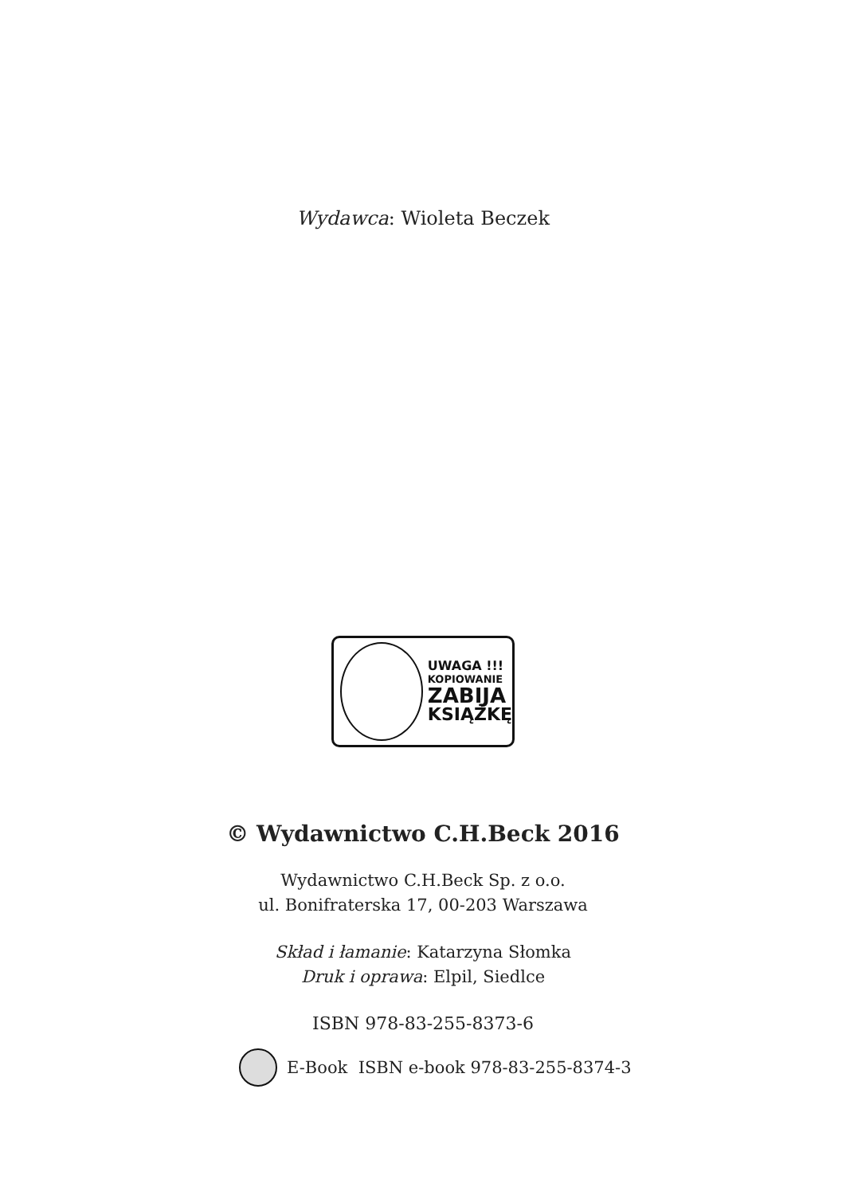Wydawca: Wioleta Beczek
UWAGA !!!
KOPIOWANIE
ZABIJA
KSIĄŻKĘ
© Wydawnictwo C.H.Beck 2016
Wydawnictwo C.H.Beck Sp. z o.o.
ul. Bonifraterska 17, 00-203 Warszawa
Skład i łamanie: Katarzyna Słomka
Druk i oprawa: Elpil, Siedlce
ISBN 978-83-255-8373-6
E-Book ISBN e-book 978-83-255-8374-3